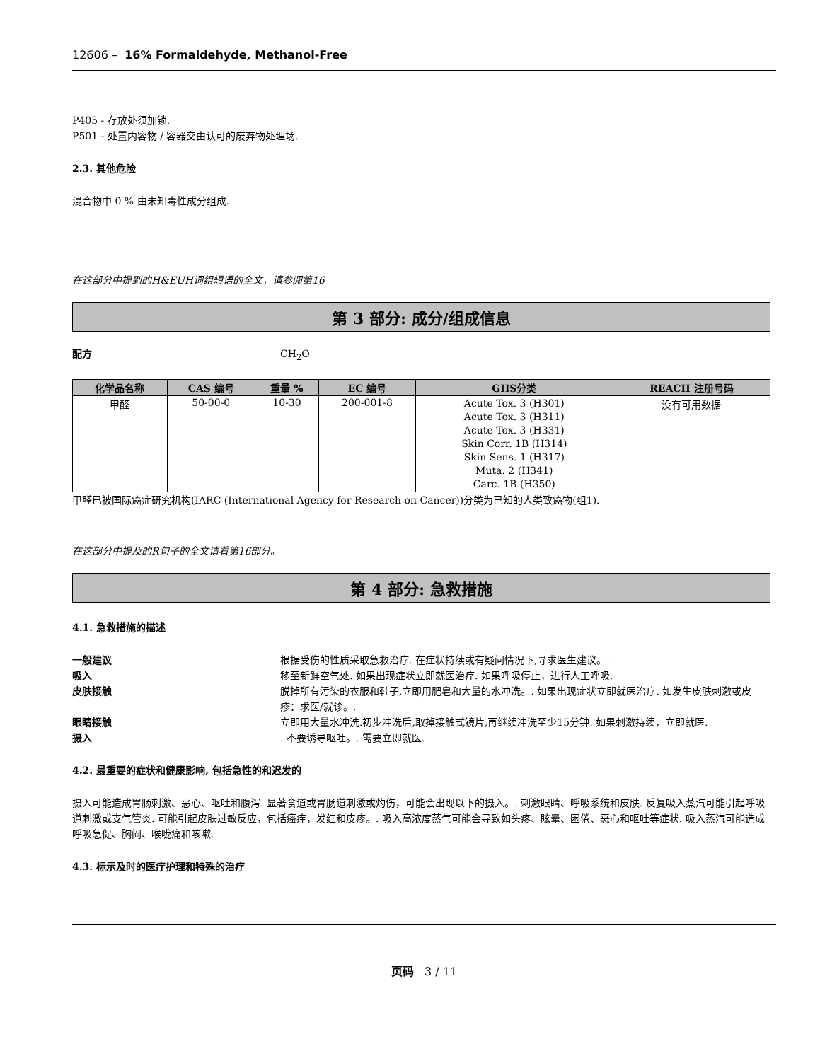12606 – 16% Formaldehyde, Methanol-Free
P405 - 存放处须加锁.
P501 - 处置内容物 / 容器交由认可的废弃物处理场.
2.3. 其他危险
混合物中 0 % 由未知毒性成分组成.
在这部分中提到的H&EUH词组短语的全文，请参阅第16
第 3 部分: 成分/组成信息
配方 CH<sub>2</sub>O
| 化学品名称 | CAS 编号 | 重量 % | EC 编号 | GHS分类 | REACH 注册号码 |
| --- | --- | --- | --- | --- | --- |
| 甲醛 | 50-00-0 | 10-30 | 200-001-8 | Acute Tox. 3 (H301) Acute Tox. 3 (H311) Acute Tox. 3 (H331) Skin Corr. 1B (H314) Skin Sens. 1 (H317) Muta. 2 (H341) Carc. 1B (H350) | 没有可用数据 |
甲醛已被国际癌症研究机构(IARC (International Agency for Research on Cancer))分类为已知的人类致癌物(组1).
在这部分中提及的R句子的全文请看第16部分。
第 4 部分: 急救措施
4.1. 急救措施的描述
一般建议 根据受伤的性质采取急救治疗. 在症状持续或有疑问情况下,寻求医生建议。.
吸入 移至新鲜空气处. 如果出现症状立即就医治疗. 如果呼吸停止，进行人工呼吸.
皮肤接触 脱掉所有污染的衣服和鞋子,立即用肥皂和大量的水冲洗。. 如果出现症状立即就医治疗. 如发生皮肤刺激或皮疹：求医/就诊。.
眼睛接触 立即用大量水冲洗.初步冲洗后,取掉接触式镜片,再继续冲洗至少15分钟. 如果刺激持续，立即就医.
摄入. 不要诱导呕吐。. 需要立即就医.
4.2. 最重要的症状和健康影响, 包括急性的和迟发的
摄入可能造成胃肠刺激、恶心、呕吐和腹泻. 显著食道或胃肠道刺激或灼伤，可能会出现以下的摄入。. 刺激眼睛、呼吸系统和皮肤. 反复吸入蒸汽可能引起呼吸道刺激或支气管炎. 可能引起皮肤过敏反应，包括瘙痒，发红和皮疹。. 吸入高浓度蒸气可能会导致如头疼、眩晕、困倦、恶心和呕吐等症状. 吸入蒸汽可能造成呼吸急促、胸闷、喉咙痛和咳嗽.
4.3. 标示及时的医疗护理和特殊的治疗
页码 3 / 11